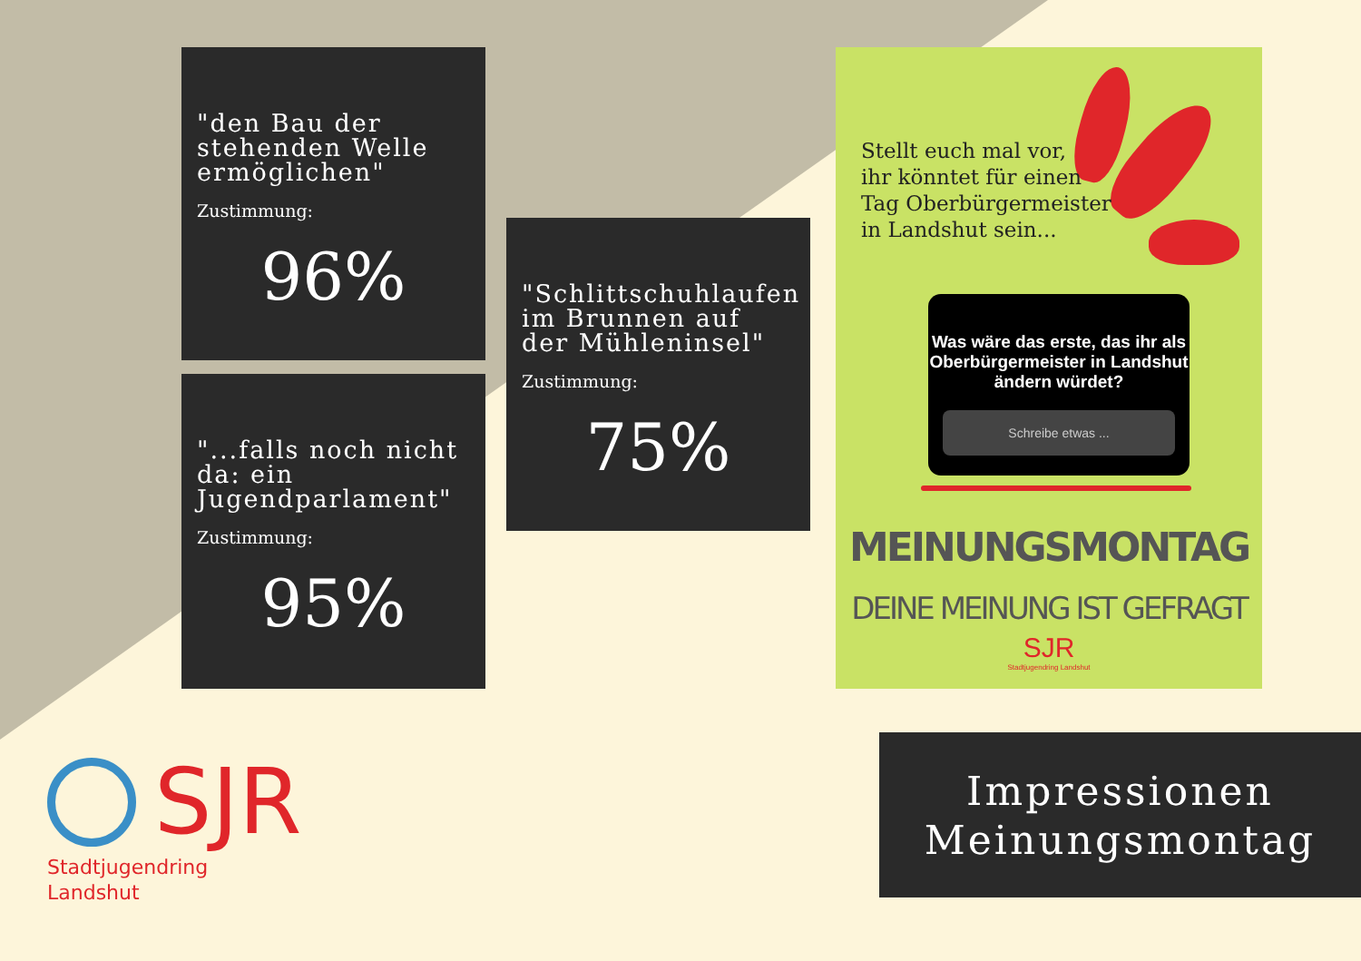"den Bau der stehenden Welle ermöglichen"
Zustimmung:
96%
"...falls noch nicht da: ein Jugendparlament"
Zustimmung:
95%
"Schlittschuhlaufen im Brunnen auf der Mühleninsel"
Zustimmung:
75%
Stellt euch mal vor,
ihr könntet für einen
Tag Oberbürgermeister
in Landshut sein...
Was wäre das erste, das ihr als Oberbürgermeister in Landshut ändern würdet?
Schreibe etwas ...
MEINUNGSMONTAG
DEINE MEINUNG IST GEFRAGT
SJR
Stadtjugendring Landshut
SJR
Stadtjugendring
Landshut
Impressionen
Meinungsmontag